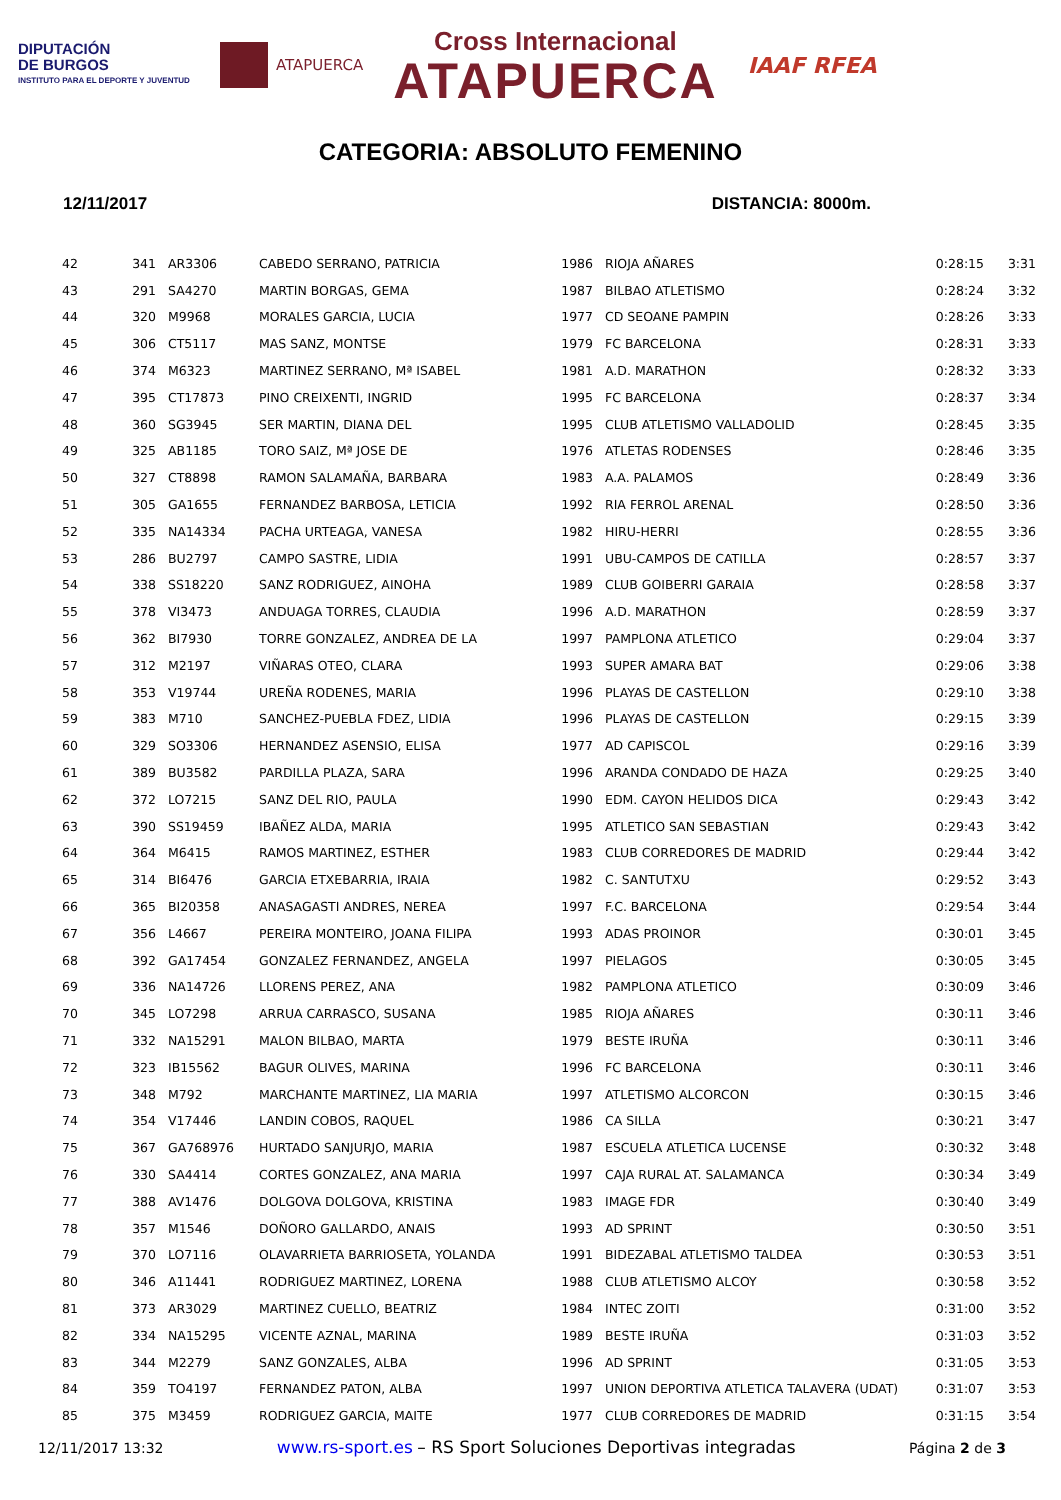DIPUTACIÓN
DE BURGOS
INSTITUTO PARA EL DEPORTE Y JUVENTUD
ATAPUERCA
Cross Internacional
ATAPUERCA
IAAF RFEA
CATEGORIA: ABSOLUTO FEMENINO
12/11/2017 DISTANCIA: 8000m.
| 42 | 341 | AR3306 | CABEDO SERRANO, PATRICIA | 1986 | RIOJA AÑARES | 0:28:15 | 3:31 |
| 43 | 291 | SA4270 | MARTIN BORGAS, GEMA | 1987 | BILBAO ATLETISMO | 0:28:24 | 3:32 |
| 44 | 320 | M9968 | MORALES GARCIA, LUCIA | 1977 | CD SEOANE PAMPIN | 0:28:26 | 3:33 |
| 45 | 306 | CT5117 | MAS SANZ, MONTSE | 1979 | FC BARCELONA | 0:28:31 | 3:33 |
| 46 | 374 | M6323 | MARTINEZ SERRANO, Mª ISABEL | 1981 | A.D. MARATHON | 0:28:32 | 3:33 |
| 47 | 395 | CT17873 | PINO CREIXENTI, INGRID | 1995 | FC BARCELONA | 0:28:37 | 3:34 |
| 48 | 360 | SG3945 | SER MARTIN, DIANA DEL | 1995 | CLUB ATLETISMO VALLADOLID | 0:28:45 | 3:35 |
| 49 | 325 | AB1185 | TORO SAIZ, Mª JOSE DE | 1976 | ATLETAS RODENSES | 0:28:46 | 3:35 |
| 50 | 327 | CT8898 | RAMON SALAMAÑA, BARBARA | 1983 | A.A. PALAMOS | 0:28:49 | 3:36 |
| 51 | 305 | GA1655 | FERNANDEZ BARBOSA, LETICIA | 1992 | RIA FERROL ARENAL | 0:28:50 | 3:36 |
| 52 | 335 | NA14334 | PACHA URTEAGA, VANESA | 1982 | HIRU-HERRI | 0:28:55 | 3:36 |
| 53 | 286 | BU2797 | CAMPO SASTRE, LIDIA | 1991 | UBU-CAMPOS DE CATILLA | 0:28:57 | 3:37 |
| 54 | 338 | SS18220 | SANZ RODRIGUEZ, AINOHA | 1989 | CLUB GOIBERRI GARAIA | 0:28:58 | 3:37 |
| 55 | 378 | VI3473 | ANDUAGA TORRES, CLAUDIA | 1996 | A.D. MARATHON | 0:28:59 | 3:37 |
| 56 | 362 | BI7930 | TORRE GONZALEZ, ANDREA DE LA | 1997 | PAMPLONA ATLETICO | 0:29:04 | 3:37 |
| 57 | 312 | M2197 | VIÑARAS OTEO, CLARA | 1993 | SUPER AMARA BAT | 0:29:06 | 3:38 |
| 58 | 353 | V19744 | UREÑA RODENES, MARIA | 1996 | PLAYAS DE CASTELLON | 0:29:10 | 3:38 |
| 59 | 383 | M710 | SANCHEZ-PUEBLA FDEZ, LIDIA | 1996 | PLAYAS DE CASTELLON | 0:29:15 | 3:39 |
| 60 | 329 | SO3306 | HERNANDEZ ASENSIO, ELISA | 1977 | AD CAPISCOL | 0:29:16 | 3:39 |
| 61 | 389 | BU3582 | PARDILLA PLAZA, SARA | 1996 | ARANDA CONDADO DE HAZA | 0:29:25 | 3:40 |
| 62 | 372 | LO7215 | SANZ DEL RIO, PAULA | 1990 | EDM. CAYON HELIDOS DICA | 0:29:43 | 3:42 |
| 63 | 390 | SS19459 | IBAÑEZ ALDA, MARIA | 1995 | ATLETICO SAN SEBASTIAN | 0:29:43 | 3:42 |
| 64 | 364 | M6415 | RAMOS MARTINEZ, ESTHER | 1983 | CLUB CORREDORES DE MADRID | 0:29:44 | 3:42 |
| 65 | 314 | BI6476 | GARCIA ETXEBARRIA, IRAIA | 1982 | C. SANTUTXU | 0:29:52 | 3:43 |
| 66 | 365 | BI20358 | ANASAGASTI ANDRES, NEREA | 1997 | F.C. BARCELONA | 0:29:54 | 3:44 |
| 67 | 356 | L4667 | PEREIRA MONTEIRO, JOANA FILIPA | 1993 | ADAS PROINOR | 0:30:01 | 3:45 |
| 68 | 392 | GA17454 | GONZALEZ FERNANDEZ, ANGELA | 1997 | PIELAGOS | 0:30:05 | 3:45 |
| 69 | 336 | NA14726 | LLORENS PEREZ, ANA | 1982 | PAMPLONA ATLETICO | 0:30:09 | 3:46 |
| 70 | 345 | LO7298 | ARRUA CARRASCO, SUSANA | 1985 | RIOJA AÑARES | 0:30:11 | 3:46 |
| 71 | 332 | NA15291 | MALON BILBAO, MARTA | 1979 | BESTE IRUÑA | 0:30:11 | 3:46 |
| 72 | 323 | IB15562 | BAGUR OLIVES, MARINA | 1996 | FC BARCELONA | 0:30:11 | 3:46 |
| 73 | 348 | M792 | MARCHANTE MARTINEZ, LIA MARIA | 1997 | ATLETISMO ALCORCON | 0:30:15 | 3:46 |
| 74 | 354 | V17446 | LANDIN COBOS, RAQUEL | 1986 | CA SILLA | 0:30:21 | 3:47 |
| 75 | 367 | GA768976 | HURTADO SANJURJO, MARIA | 1987 | ESCUELA ATLETICA LUCENSE | 0:30:32 | 3:48 |
| 76 | 330 | SA4414 | CORTES GONZALEZ, ANA MARIA | 1997 | CAJA RURAL AT. SALAMANCA | 0:30:34 | 3:49 |
| 77 | 388 | AV1476 | DOLGOVA DOLGOVA, KRISTINA | 1983 | IMAGE FDR | 0:30:40 | 3:49 |
| 78 | 357 | M1546 | DOÑORO GALLARDO, ANAIS | 1993 | AD SPRINT | 0:30:50 | 3:51 |
| 79 | 370 | LO7116 | OLAVARRIETA BARRIOSETA, YOLANDA | 1991 | BIDEZABAL ATLETISMO TALDEA | 0:30:53 | 3:51 |
| 80 | 346 | A11441 | RODRIGUEZ MARTINEZ, LORENA | 1988 | CLUB ATLETISMO ALCOY | 0:30:58 | 3:52 |
| 81 | 373 | AR3029 | MARTINEZ CUELLO, BEATRIZ | 1984 | INTEC ZOITI | 0:31:00 | 3:52 |
| 82 | 334 | NA15295 | VICENTE AZNAL, MARINA | 1989 | BESTE IRUÑA | 0:31:03 | 3:52 |
| 83 | 344 | M2279 | SANZ GONZALES, ALBA | 1996 | AD SPRINT | 0:31:05 | 3:53 |
| 84 | 359 | TO4197 | FERNANDEZ PATON, ALBA | 1997 | UNION DEPORTIVA ATLETICA TALAVERA (UDAT) | 0:31:07 | 3:53 |
| 85 | 375 | M3459 | RODRIGUEZ GARCIA, MAITE | 1977 | CLUB CORREDORES DE MADRID | 0:31:15 | 3:54 |
12/11/2017 13:32 www.rs-sport.es – RS Sport Soluciones Deportivas integradas Página 2 de 3